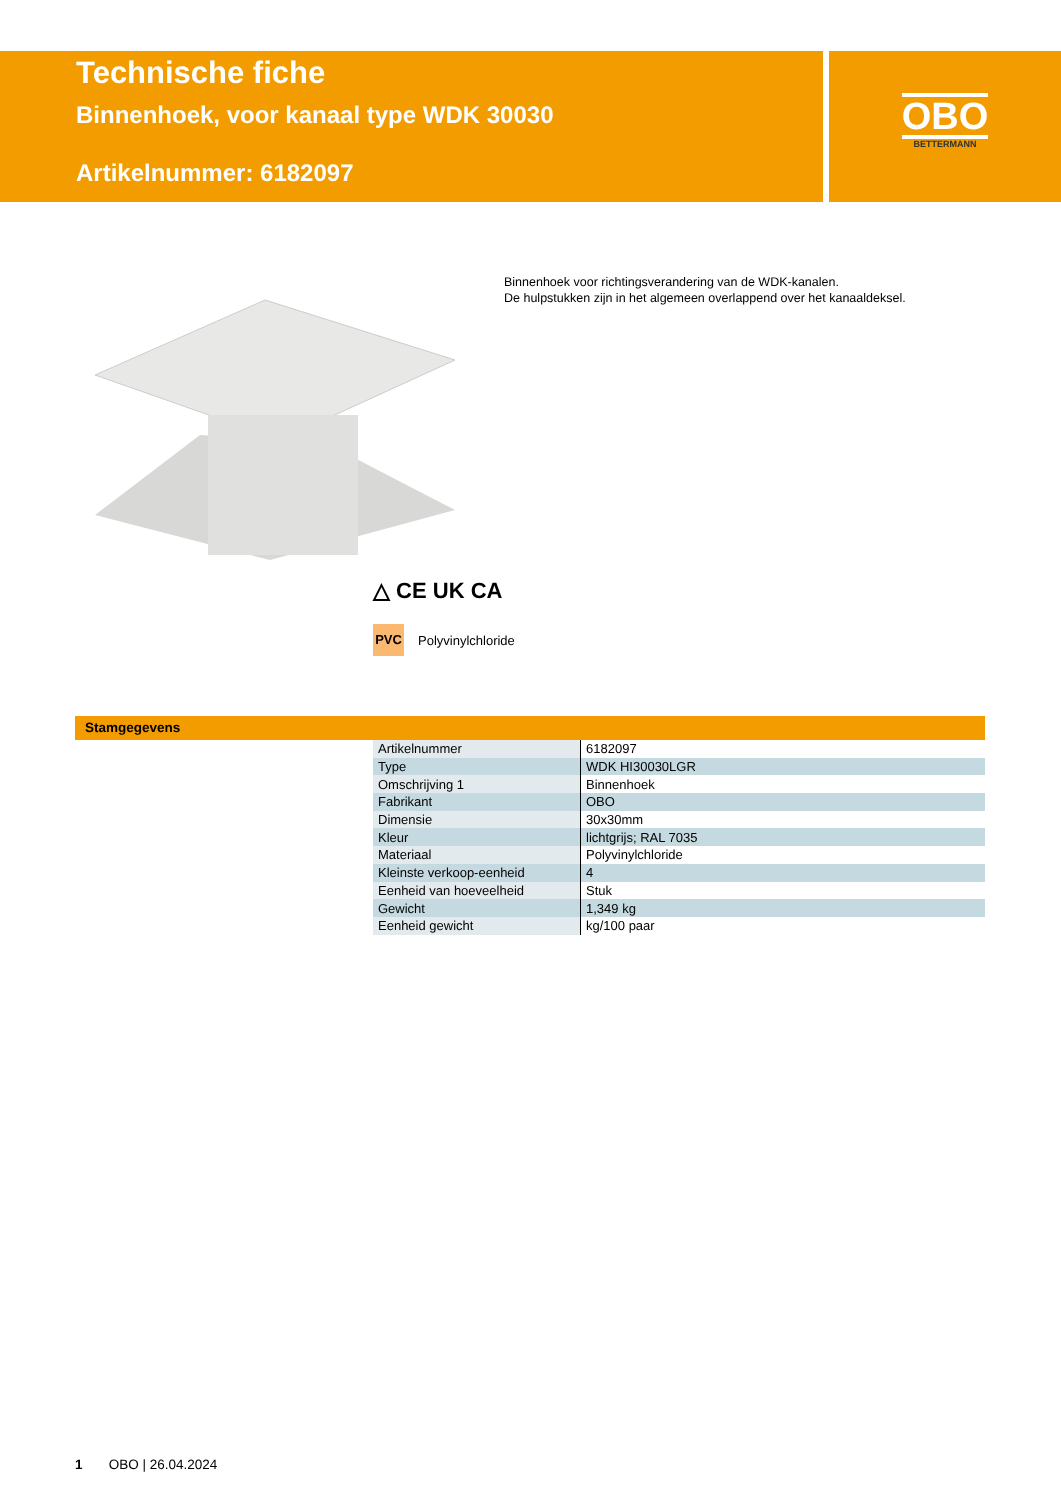Technische fiche
Binnenhoek, voor kanaal type WDK 30030
Artikelnummer: 6182097
OBO
BETTERMANN
Binnenhoek voor richtingsverandering van de WDK-kanalen.
De hulpstukken zijn in het algemeen overlappend over het kanaaldeksel.
△ CE UK CA
PVC
Polyvinylchloride
Stamgegevens
| Artikelnummer | 6182097 |
| Type | WDK HI30030LGR |
| Omschrijving 1 | Binnenhoek |
| Fabrikant | OBO |
| Dimensie | 30x30mm |
| Kleur | lichtgrijs; RAL 7035 |
| Materiaal | Polyvinylchloride |
| Kleinste verkoop-eenheid | 4 |
| Eenheid van hoeveelheid | Stuk |
| Gewicht | 1,349 kg |
| Eenheid gewicht | kg/100 paar |
1 OBO | 26.04.2024